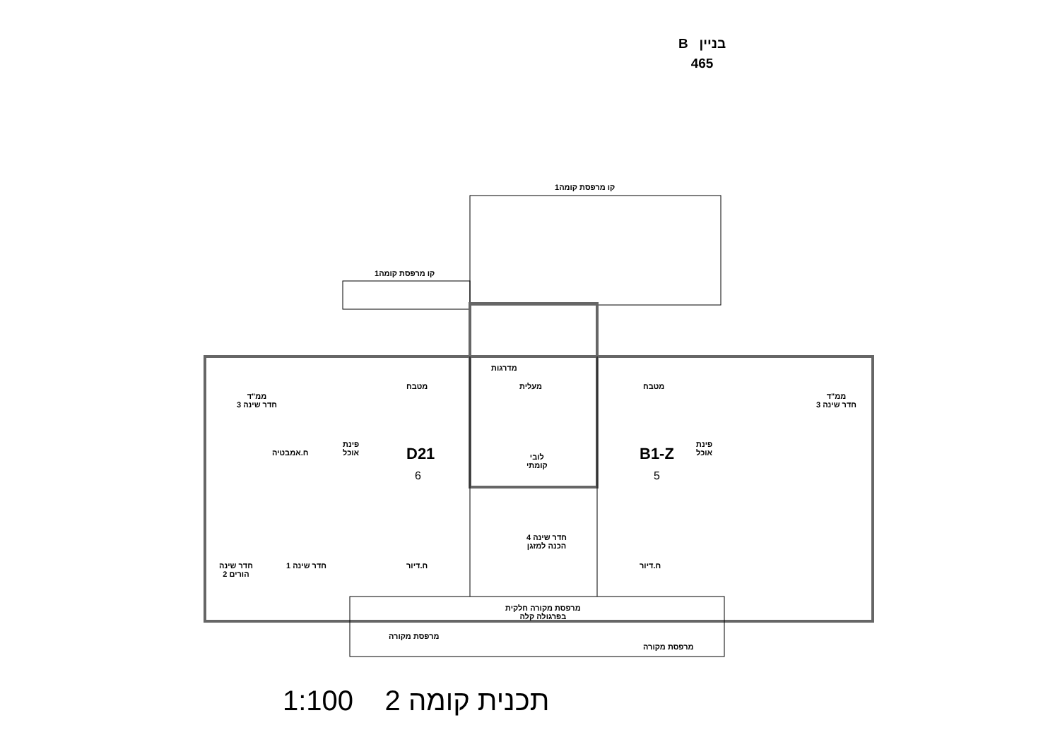B בניין
465
קו מרפסת קומה1
קו מרפסת קומה1
מטבח מטבח
מדרגות
מעלית
לובי
קומתי
D21 B1-Z
6 5
ממ"ד
חדר שינה 3
ממ"ד
חדר שינה 3
ח.אמבטיה
פינת
אוכל
פינת
אוכל
חדר שינה 1 ח.דיור ח.דיור
חדר שינה 4
הכנה למזגן
חדר שינה
הורים 2
מרפסת מקורה חלקית
בפרגולה קלה
מרפסת מקורה
מרפסת מקורה
תכנית קומה 2 1:100